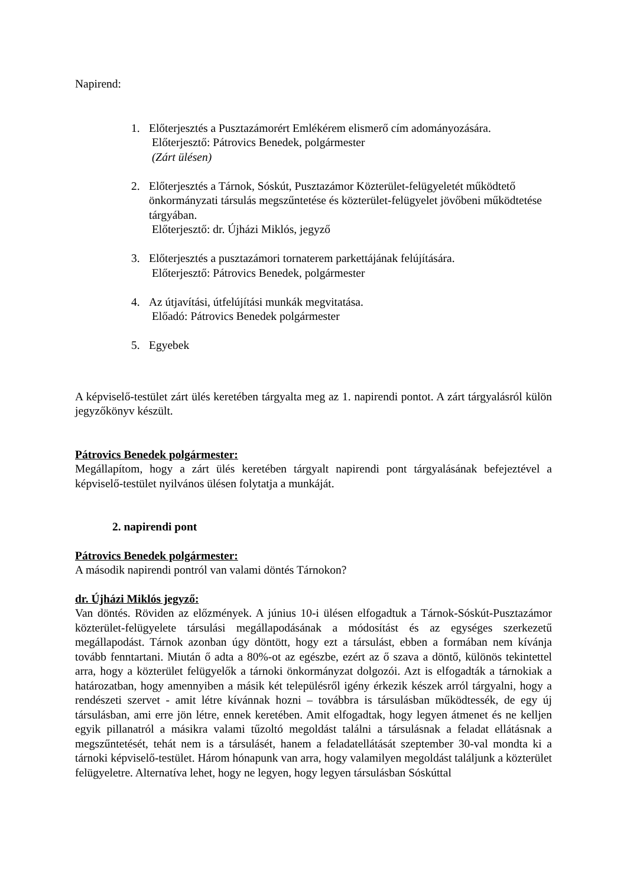Napirend:
1. Előterjesztés a Pusztazámorért Emlékérem elismerő cím adományozására.
Előterjesztő: Pátrovics Benedek, polgármester
(Zárt ülésen)
2. Előterjesztés a Tárnok, Sóskút, Pusztazámor Közterület-felügyeletét működtető önkormányzati társulás megszűntetése és közterület-felügyelet jövőbeni működtetése tárgyában.
Előterjesztő: dr. Újházi Miklós, jegyző
3. Előterjesztés a pusztazámori tornaterem parkettájának felújítására.
Előterjesztő: Pátrovics Benedek, polgármester
4. Az útjavítási, útfelújítási munkák megvitatása.
Előadó: Pátrovics Benedek polgármester
5. Egyebek
A képviselő-testület zárt ülés keretében tárgyalta meg az 1. napirendi pontot. A zárt tárgyalásról külön jegyzőkönyv készült.
Pátrovics Benedek polgármester:
Megállapítom, hogy a zárt ülés keretében tárgyalt napirendi pont tárgyalásának befejeztével a képviselő-testület nyilvános ülésen folytatja a munkáját.
2. napirendi pont
Pátrovics Benedek polgármester:
A második napirendi pontról van valami döntés Tárnokon?
dr. Újházi Miklós jegyző:
Van döntés. Röviden az előzmények. A június 10-i ülésen elfogadtuk a Tárnok-Sóskút-Pusztazámor közterület-felügyelete társulási megállapodásának a módosítást és az egységes szerkezetű megállapodást. Tárnok azonban úgy döntött, hogy ezt a társulást, ebben a formában nem kívánja tovább fenntartani. Miután ő adta a 80%-ot az egészbe, ezért az ő szava a döntő, különös tekintettel arra, hogy a közterület felügyelők a tárnoki önkormányzat dolgozói. Azt is elfogadták a tárnokiak a határozatban, hogy amennyiben a másik két településről igény érkezik készek arról tárgyalni, hogy a rendészeti szervet - amit létre kívánnak hozni – továbbra is társulásban működtessék, de egy új társulásban, ami erre jön létre, ennek keretében. Amit elfogadtak, hogy legyen átmenet és ne kelljen egyik pillanatról a másikra valami tűzoltó megoldást találni a társulásnak a feladat ellátásnak a megszűntetését, tehát nem is a társulásét, hanem a feladatellátását szeptember 30-val mondta ki a tárnoki képviselő-testület. Három hónapunk van arra, hogy valamilyen megoldást találjunk a közterület felügyeletre. Alternatíva lehet, hogy ne legyen, hogy legyen társulásban Sóskúttal